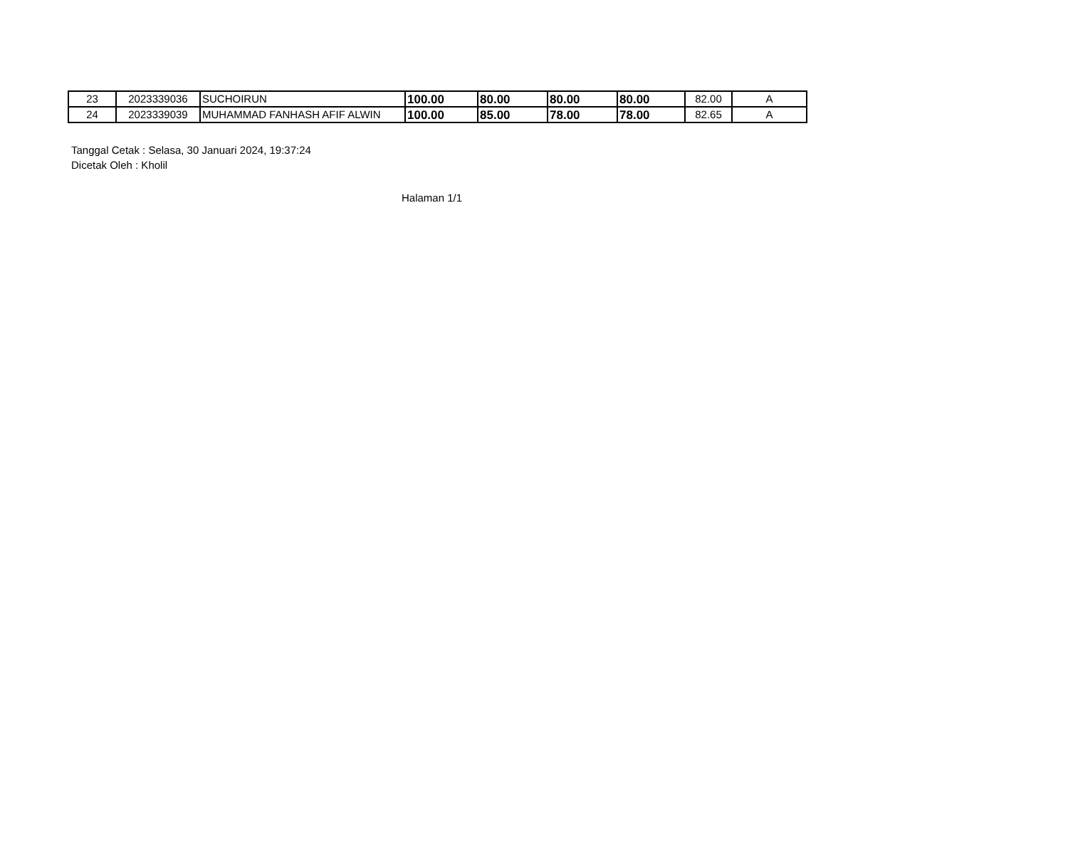| 23 | 2023339036 | SUCHOIRUN | 100.00 | 80.00 | 80.00 | 80.00 | 82.00 | A |
| 24 | 2023339039 | MUHAMMAD FANHASH AFIF ALWIN | 100.00 | 85.00 | 78.00 | 78.00 | 82.65 | A |
Tanggal Cetak : Selasa, 30 Januari 2024, 19:37:24
Dicetak Oleh : Kholil
Halaman 1/1